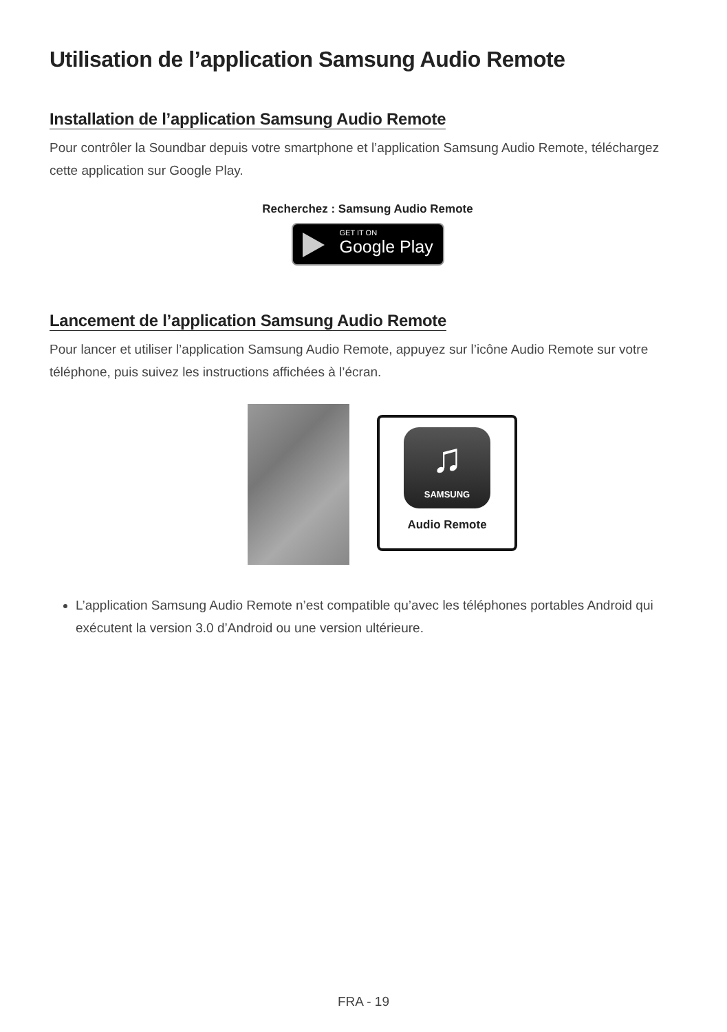Utilisation de l’application Samsung Audio Remote
Installation de l’application Samsung Audio Remote
Pour contrôler la Soundbar depuis votre smartphone et l’application Samsung Audio Remote, téléchargez cette application sur Google Play.
Recherchez : Samsung Audio Remote
GET IT ON Google Play
Lancement de l’application Samsung Audio Remote
Pour lancer et utiliser l’application Samsung Audio Remote, appuyez sur l’icône Audio Remote sur votre téléphone, puis suivez les instructions affichées à l’écran.
♫
SAMSUNG
Audio Remote
L’application Samsung Audio Remote n’est compatible qu’avec les téléphones portables Android qui exécutent la version 3.0 d’Android ou une version ultérieure.
FRA - 19